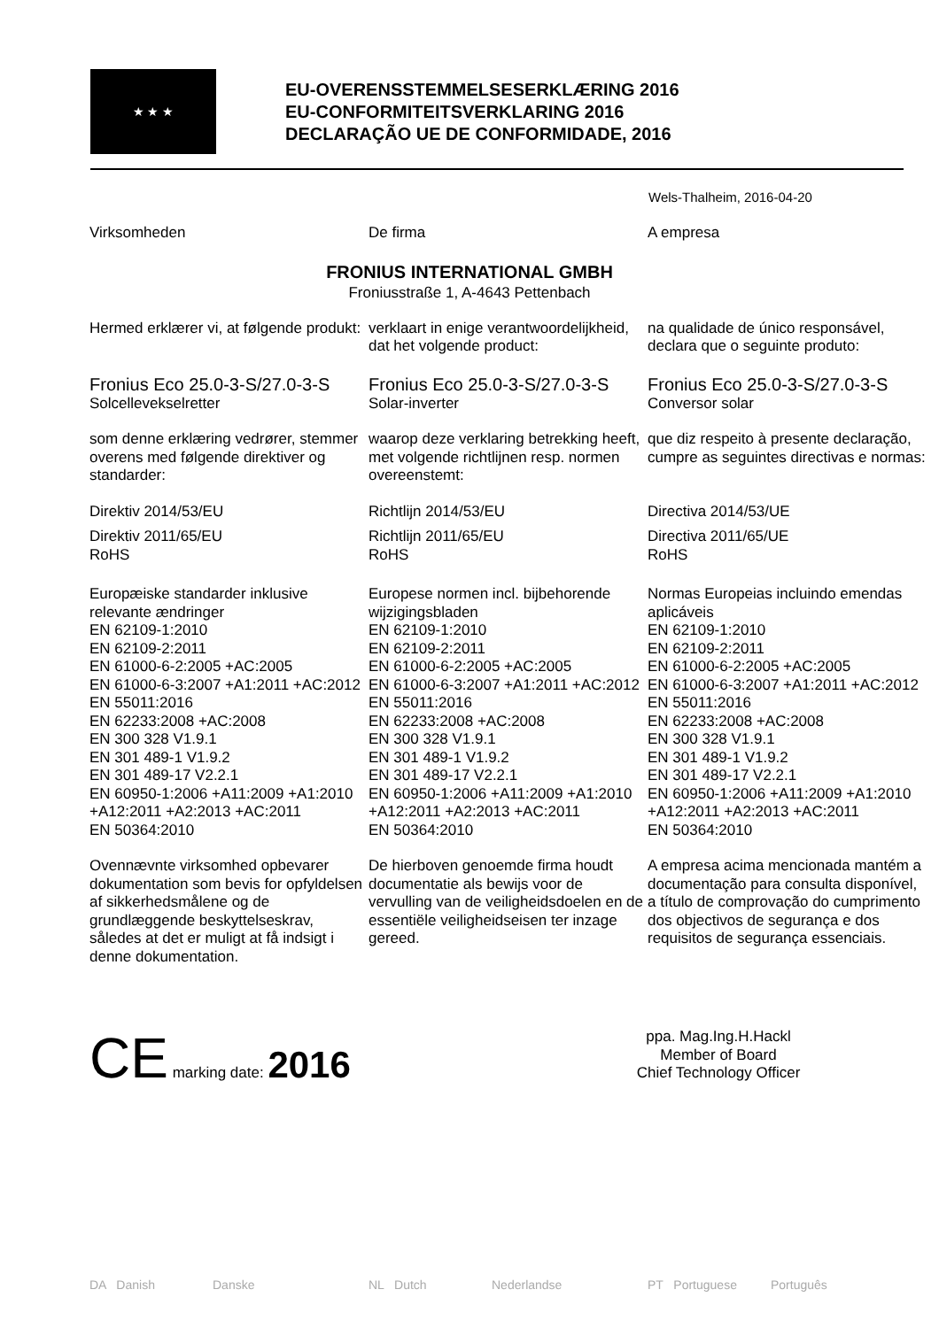★ ★ ★
EU-OVERENSSTEMMELSESERKLÆRING 2016
EU-CONFORMITEITSVERKLARING 2016
DECLARAÇÃO UE DE CONFORMIDADE, 2016
Wels-Thalheim, 2016-04-20
Virksomheden De firma A empresa
FRONIUS INTERNATIONAL GMBH
Froniusstraße 1, A-4643 Pettenbach
Hermed erklærer vi, at følgende produkt:
verklaart in enige verantwoordelijkheid, dat het volgende product:
na qualidade de único responsável, declara que o seguinte produto:
Fronius Eco 25.0-3-S/27.0-3-S
Solcellevekselretter
Fronius Eco 25.0-3-S/27.0-3-S
Solar-inverter
Fronius Eco 25.0-3-S/27.0-3-S
Conversor solar
som denne erklæring vedrører, stemmer overens med følgende direktiver og standarder:
waarop deze verklaring betrekking heeft, met volgende richtlijnen resp. normen overeenstemt:
que diz respeito à presente declaração, cumpre as seguintes directivas e normas:
Direktiv 2014/53/EU Richtlijn 2014/53/EU Directiva 2014/53/UE
Direktiv 2011/65/EU
RoHS
Richtlijn 2011/65/EU
RoHS
Directiva 2011/65/UE
RoHS
Europæiske standarder inklusive relevante ændringer
EN 62109-1:2010
EN 62109-2:2011
EN 61000-6-2:2005 +AC:2005
EN 61000-6-3:2007 +A1:2011 +AC:2012
EN 55011:2016
EN 62233:2008 +AC:2008
EN 300 328 V1.9.1
EN 301 489-1 V1.9.2
EN 301 489-17 V2.2.1
EN 60950-1:2006 +A11:2009 +A1:2010 +A12:2011 +A2:2013 +AC:2011
EN 50364:2010
Europese normen incl. bijbehorende wijzigingsbladen
EN 62109-1:2010
EN 62109-2:2011
EN 61000-6-2:2005 +AC:2005
EN 61000-6-3:2007 +A1:2011 +AC:2012
EN 55011:2016
EN 62233:2008 +AC:2008
EN 300 328 V1.9.1
EN 301 489-1 V1.9.2
EN 301 489-17 V2.2.1
EN 60950-1:2006 +A11:2009 +A1:2010 +A12:2011 +A2:2013 +AC:2011
EN 50364:2010
Normas Europeias incluindo emendas aplicáveis
EN 62109-1:2010
EN 62109-2:2011
EN 61000-6-2:2005 +AC:2005
EN 61000-6-3:2007 +A1:2011 +AC:2012
EN 55011:2016
EN 62233:2008 +AC:2008
EN 300 328 V1.9.1
EN 301 489-1 V1.9.2
EN 301 489-17 V2.2.1
EN 60950-1:2006 +A11:2009 +A1:2010 +A12:2011 +A2:2013 +AC:2011
EN 50364:2010
Ovennævnte virksomhed opbevarer dokumentation som bevis for opfyldelsen af sikkerhedsmålene og de grundlæggende beskyttelseskrav, således at det er muligt at få indsigt i denne dokumentation.
De hierboven genoemde firma houdt documentatie als bewijs voor de vervulling van de veiligheidsdoelen en de essentiële veiligheidseisen ter inzage gereed.
A empresa acima mencionada mantém a documentação para consulta disponível, a título de comprovação do cumprimento dos objectivos de segurança e dos requisitos de segurança essenciais.
CE marking date: 2016
ppa. Mag.Ing.H.Hackl
Member of Board
Chief Technology Officer
DA Danish Danske NL Dutch Nederlandse PT Portuguese Português